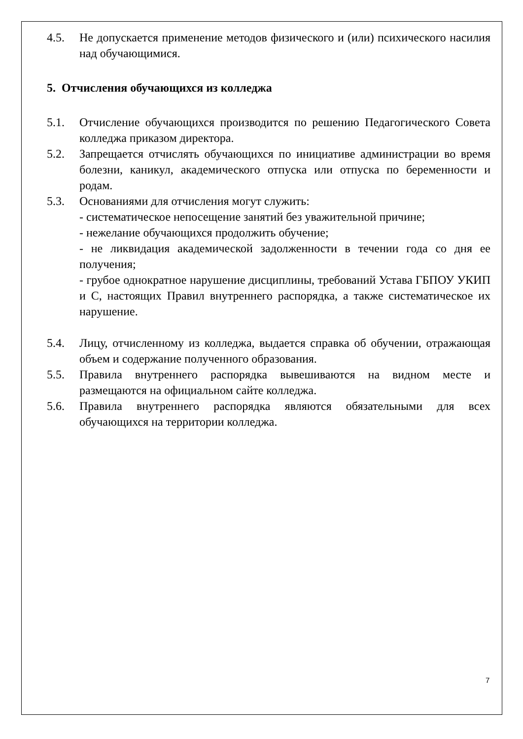4.5. Не допускается применение методов физического и (или) психического насилия над обучающимися.
5. Отчисления обучающихся из колледжа
5.1. Отчисление обучающихся производится по решению Педагогического Совета колледжа приказом директора.
5.2. Запрещается отчислять обучающихся по инициативе администрации во время болезни, каникул, академического отпуска или отпуска по беременности и родам.
5.3. Основаниями для отчисления могут служить:
- систематическое непосещение занятий без уважительной причине;
- нежелание обучающихся продолжить обучение;
- не ликвидация академической задолженности в течении года со дня ее получения;
- грубое однократное нарушение дисциплины, требований Устава ГБПОУ УКИП и С, настоящих Правил внутреннего распорядка, а также систематическое их нарушение.
5.4. Лицу, отчисленному из колледжа, выдается справка об обучении, отражающая объем и содержание полученного образования.
5.5. Правила внутреннего распорядка вывешиваются на видном месте и размещаются на официальном сайте колледжа.
5.6. Правила внутреннего распорядка являются обязательными для всех обучающихся на территории колледжа.
7